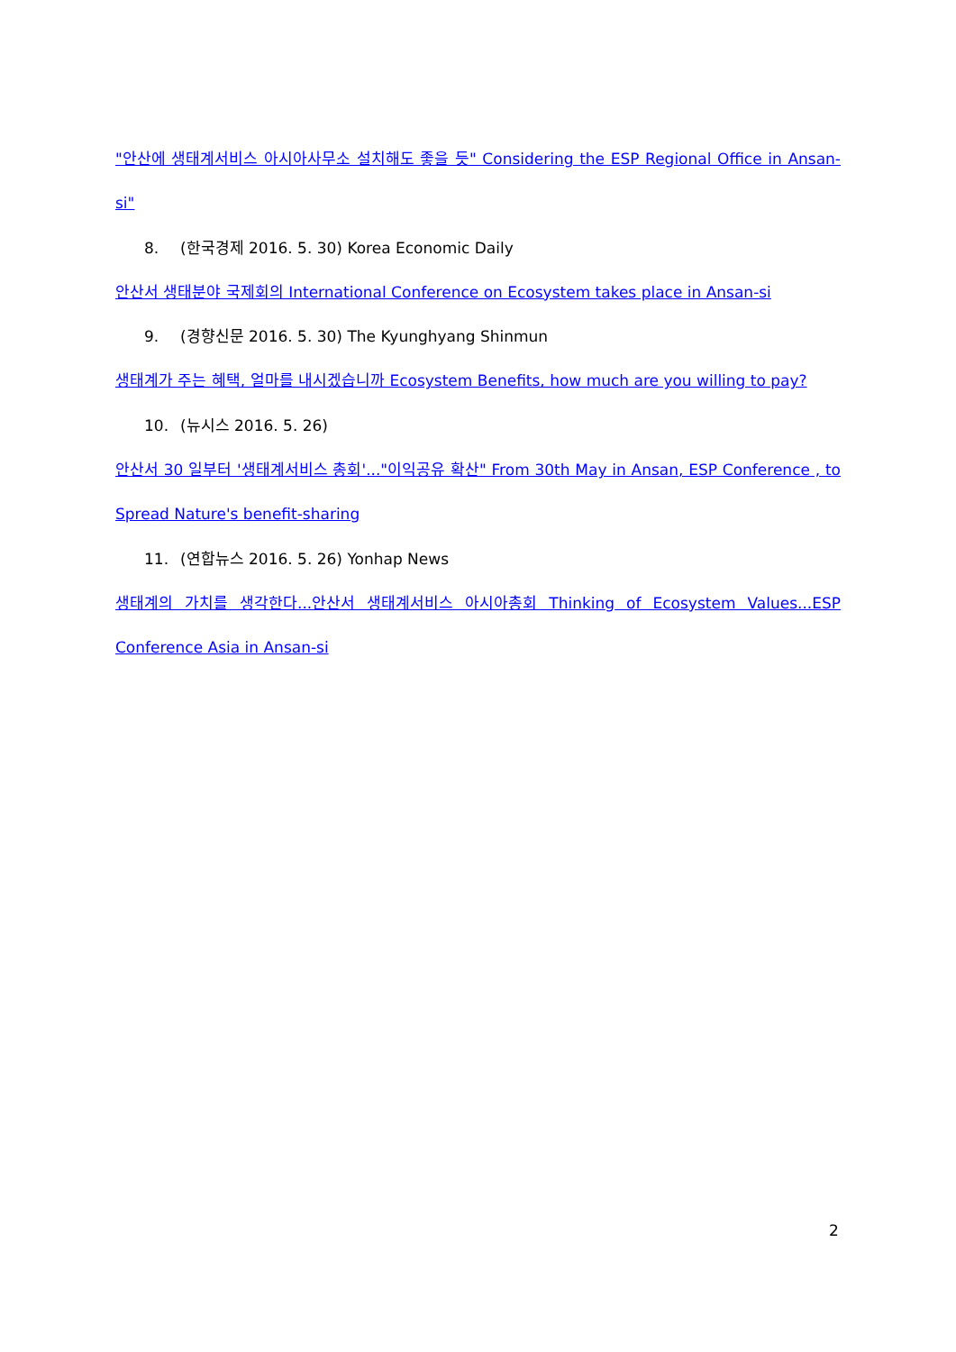"안산에 생태계서비스 아시아사무소 설치해도 좋을 듯" Considering the ESP Regional Office in Ansan-si"
8. (한국경제 2016. 5. 30) Korea Economic Daily
안산서 생태분야 국제회의 International Conference on Ecosystem takes place in Ansan-si
9. (경향신문 2016. 5. 30) The Kyunghyang Shinmun
생태계가 주는 혜택, 얼마를 내시겠습니까 Ecosystem Benefits, how much are you willing to pay?
10. (뉴시스 2016. 5. 26)
안산서 30 일부터 '생태계서비스 총회'..."이익공유 확산" From 30th May in Ansan, ESP Conference , to Spread Nature's benefit-sharing
11. (연합뉴스 2016. 5. 26) Yonhap News
생태계의 가치를 생각한다...안산서 생태계서비스 아시아총회 Thinking of Ecosystem Values...ESP Conference Asia in Ansan-si
2